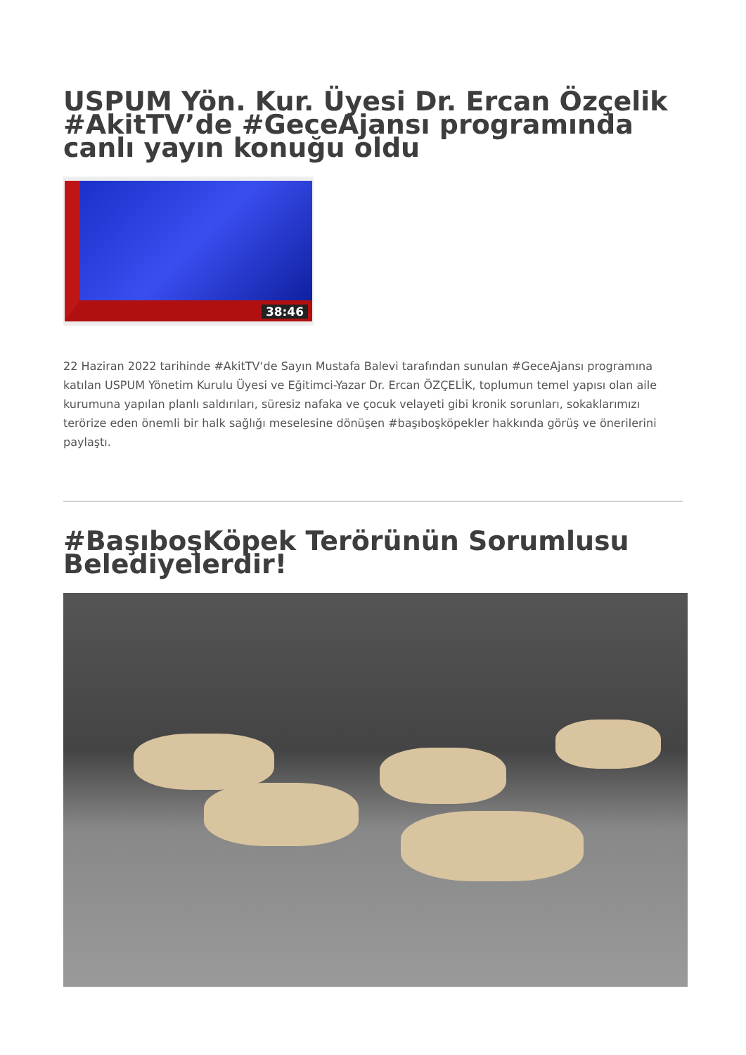USPUM Yön. Kur. Üyesi Dr. Ercan Özçelik #AkitTV’de #GeceAjansı programında canlı yayın konuğu oldu
38:46
22 Haziran 2022 tarihinde #AkitTV‘de Sayın Mustafa Balevi tarafından sunulan #GeceAjansı programına katılan USPUM Yönetim Kurulu Üyesi ve Eğitimci-Yazar Dr. Ercan ÖZÇELİK, toplumun temel yapısı olan aile kurumuna yapılan planlı saldırıları, süresiz nafaka ve çocuk velayeti gibi kronik sorunları, sokaklarımızı terörize eden önemli bir halk sağlığı meselesine dönüşen #başıboşköpekler hakkında görüş ve önerilerini paylaştı.
#BaşıboşKöpek Terörünün Sorumlusu Belediyelerdir!